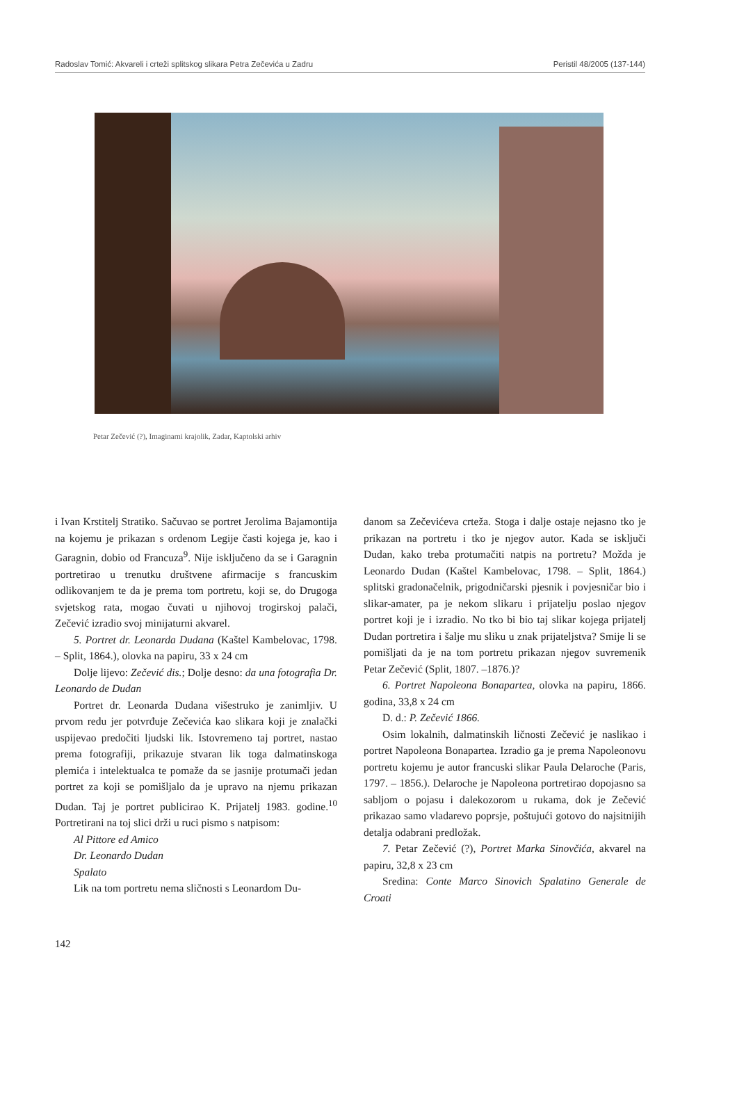Radoslav Tomić: Akvareli i crteži splitskog slikara Petra Zečevića u Zadru Peristil 48/2005 (137-144)
Petar Zečević (?), Imaginarni krajolik, Zadar, Kaptolski arhiv
i Ivan Krstitelj Stratiko. Sačuvao se portret Jerolima Bajamontija na kojemu je prikazan s ordenom Legije časti kojega je, kao i Garagnin, dobio od Francuza<sup>9</sup>. Nije isključeno da se i Garagnin portretirao u trenutku društvene afirmacije s francuskim odlikovanjem te da je prema tom portretu, koji se, do Drugoga svjetskog rata, mogao čuvati u njihovoj trogirskoj palači, Zečević izradio svoj minijaturni akvarel.
5. Portret dr. Leonarda Dudana (Kaštel Kambelovac, 1798. – Split, 1864.), olovka na papiru, 33 x 24 cm
Dolje lijevo: Zečević dis.; Dolje desno: da una fotografia Dr. Leonardo de Dudan
Portret dr. Leonarda Dudana višestruko je zanimljiv. U prvom redu jer potvrđuje Zečevića kao slikara koji je znalački uspijevao predočiti ljudski lik. Istovremeno taj portret, nastao prema fotografiji, prikazuje stvaran lik toga dalmatinskoga plemića i intelektualca te pomaže da se jasnije protumači jedan portret za koji se pomišljalo da je upravo na njemu prikazan Dudan. Taj je portret publicirao K. Prijatelj 1983. godine.<sup>10</sup> Portretirani na toj slici drži u ruci pismo s natpisom:
Al Pittore ed Amico
Dr. Leonardo Dudan
Spalato
Lik na tom portretu nema sličnosti s Leonardom Du-
danom sa Zečevićeva crteža. Stoga i dalje ostaje nejasno tko je prikazan na portretu i tko je njegov autor. Kada se isključi Dudan, kako treba protumačiti natpis na portretu? Možda je Leonardo Dudan (Kaštel Kambelovac, 1798. – Split, 1864.) splitski gradonačelnik, prigodničarski pjesnik i povjesničar bio i slikar-amater, pa je nekom slikaru i prijatelju poslao njegov portret koji je i izradio. No tko bi bio taj slikar kojega prijatelj Dudan portretira i šalje mu sliku u znak prijateljstva? Smije li se pomišljati da je na tom portretu prikazan njegov suvremenik Petar Zečević (Split, 1807. –1876.)?
6. Portret Napoleona Bonapartea, olovka na papiru, 1866. godina, 33,8 x 24 cm
D. d.: P. Zečević 1866.
Osim lokalnih, dalmatinskih ličnosti Zečević je naslikao i portret Napoleona Bonapartea. Izradio ga je prema Napoleonovu portretu kojemu je autor francuski slikar Paula Delaroche (Paris, 1797. – 1856.). Delaroche je Napoleona portretirao dopojasno sa sabljom o pojasu i dalekozorom u rukama, dok je Zečević prikazao samo vladarevo poprsje, poštujući gotovo do najsitnijih detalja odabrani predložak.
7. Petar Zečević (?), Portret Marka Sinovčića, akvarel na papiru, 32,8 x 23 cm
Sredina: Conte Marco Sinovich Spalatino Generale de Croati
142